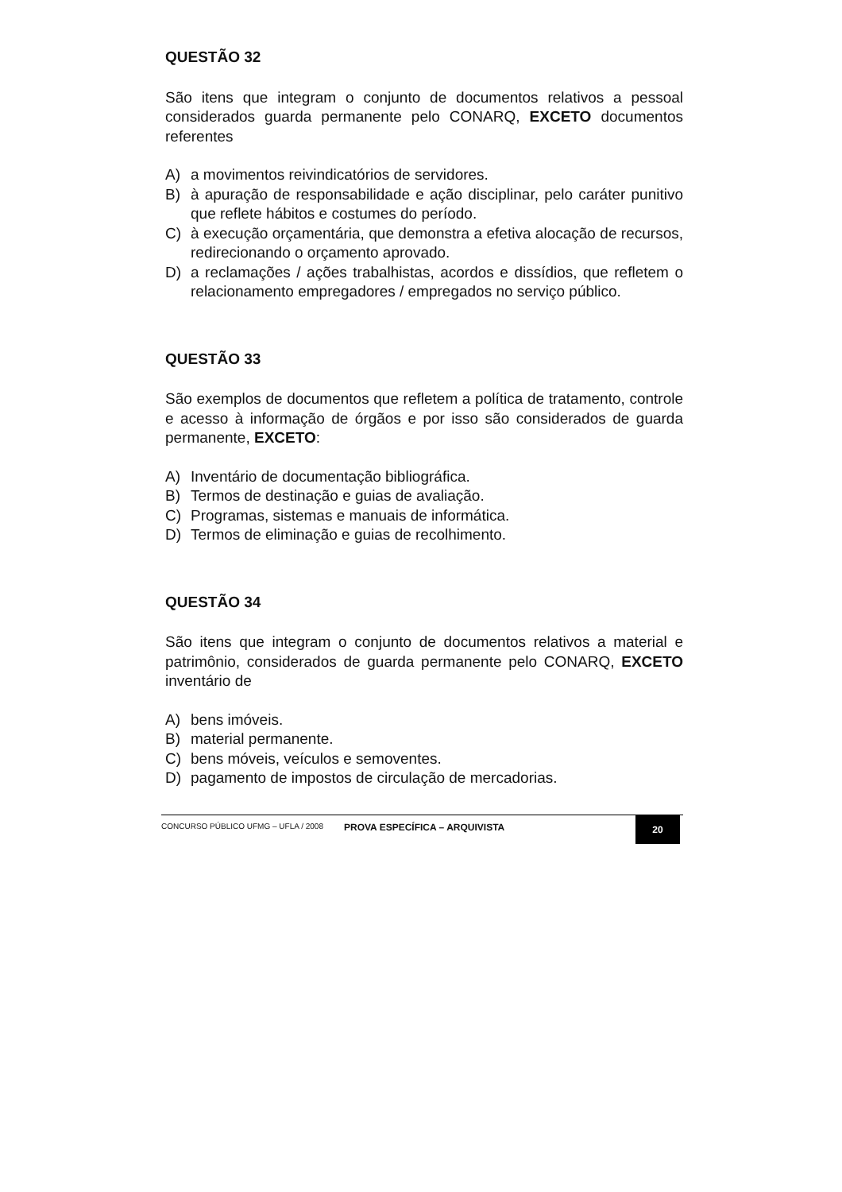QUESTÃO 32
São itens que integram o conjunto de documentos relativos a pessoal considerados guarda permanente pelo CONARQ, EXCETO documentos referentes
A) a movimentos reivindicatórios de servidores.
B) à apuração de responsabilidade e ação disciplinar, pelo caráter punitivo que reflete hábitos e costumes do período.
C) à execução orçamentária, que demonstra a efetiva alocação de recursos, redirecionando o orçamento aprovado.
D) a reclamações / ações trabalhistas, acordos e dissídios, que refletem o relacionamento empregadores / empregados no serviço público.
QUESTÃO 33
São exemplos de documentos que refletem a política de tratamento, controle e acesso à informação de órgãos e por isso são considerados de guarda permanente, EXCETO:
A) Inventário de documentação bibliográfica.
B) Termos de destinação e guias de avaliação.
C) Programas, sistemas e manuais de informática.
D) Termos de eliminação e guias de recolhimento.
QUESTÃO 34
São itens que integram o conjunto de documentos relativos a material e patrimônio, considerados de guarda permanente pelo CONARQ, EXCETO inventário de
A) bens imóveis.
B) material permanente.
C) bens móveis, veículos e semoventes.
D) pagamento de impostos de circulação de mercadorias.
CONCURSO PÚBLICO UFMG – UFLA / 2008
PROVA ESPECÍFICA – ARQUIVISTA
20